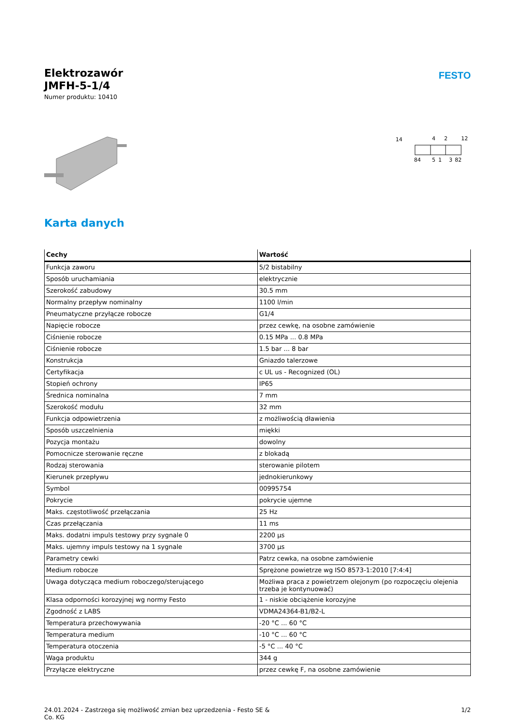Elektrozawór
JMFH-5-1/4
Numer produktu: 10410
FESTO
14
4
2
12
84
5
1
3
82
Karta danych
| Cechy | Wartość |
| --- | --- |
| Funkcja zaworu | 5/2 bistabilny |
| Sposób uruchamiania | elektrycznie |
| Szerokość zabudowy | 30.5 mm |
| Normalny przepływ nominalny | 1100 l/min |
| Pneumatyczne przyłącze robocze | G1/4 |
| Napięcie robocze | przez cewkę, na osobne zamówienie |
| Ciśnienie robocze | 0.15 MPa ... 0.8 MPa |
| Ciśnienie robocze | 1.5 bar ... 8 bar |
| Konstrukcja | Gniazdo talerzowe |
| Certyfikacja | c UL us - Recognized (OL) |
| Stopień ochrony | IP65 |
| Średnica nominalna | 7 mm |
| Szerokość modułu | 32 mm |
| Funkcja odpowietrzenia | z możliwością dławienia |
| Sposób uszczelnienia | miękki |
| Pozycja montażu | dowolny |
| Pomocnicze sterowanie ręczne | z blokadą |
| Rodzaj sterowania | sterowanie pilotem |
| Kierunek przepływu | jednokierunkowy |
| Symbol | 00995754 |
| Pokrycie | pokrycie ujemne |
| Maks. częstotliwość przełączania | 25 Hz |
| Czas przełączania | 11 ms |
| Maks. dodatni impuls testowy przy sygnale 0 | 2200 µs |
| Maks. ujemny impuls testowy na 1 sygnale | 3700 µs |
| Parametry cewki | Patrz cewka, na osobne zamówienie |
| Medium robocze | Sprężone powietrze wg ISO 8573-1:2010 [7:4:4] |
| Uwaga dotycząca medium roboczego/sterującego | Możliwa praca z powietrzem olejonym (po rozpoczęciu olejenia trzeba je kontynuować) |
| Klasa odporności korozyjnej wg normy Festo | 1 - niskie obciążenie korozyjne |
| Zgodność z LABS | VDMA24364-B1/B2-L |
| Temperatura przechowywania | -20 °C ... 60 °C |
| Temperatura medium | -10 °C ... 60 °C |
| Temperatura otoczenia | -5 °C ... 40 °C |
| Waga produktu | 344 g |
| Przyłącze elektryczne | przez cewkę F, na osobne zamówienie |
24.01.2024 - Zastrzega się możliwość zmian bez uprzedzenia - Festo SE &
Co. KG
1/2